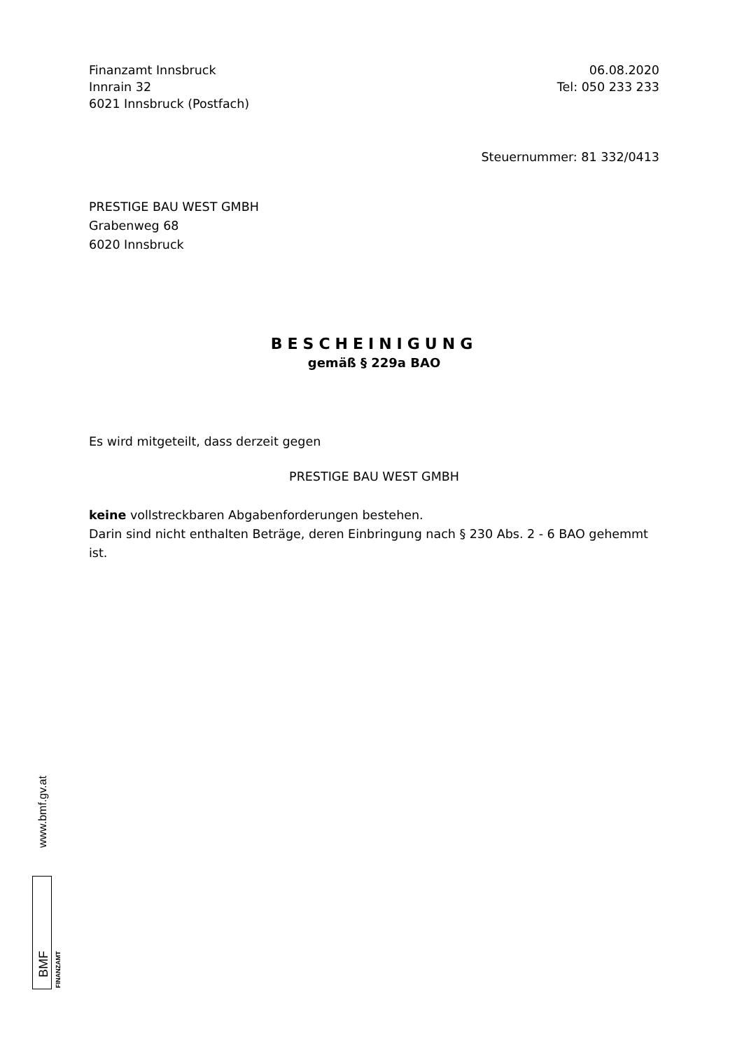Finanzamt Innsbruck
Innrain 32
6021 Innsbruck (Postfach)
06.08.2020
Tel: 050 233 233
Steuernummer: 81 332/0413
PRESTIGE BAU WEST GMBH
Grabenweg 68
6020 Innsbruck
BESCHEINIGUNG
gemäß § 229a BAO
Es wird mitgeteilt, dass derzeit gegen
PRESTIGE BAU WEST GMBH
keine vollstreckbaren Abgabenforderungen bestehen.
Darin sind nicht enthalten Beträge, deren Einbringung nach § 230 Abs. 2 - 6 BAO gehemmt ist.
www.bmf.gv.at
BMF FINANZAMT